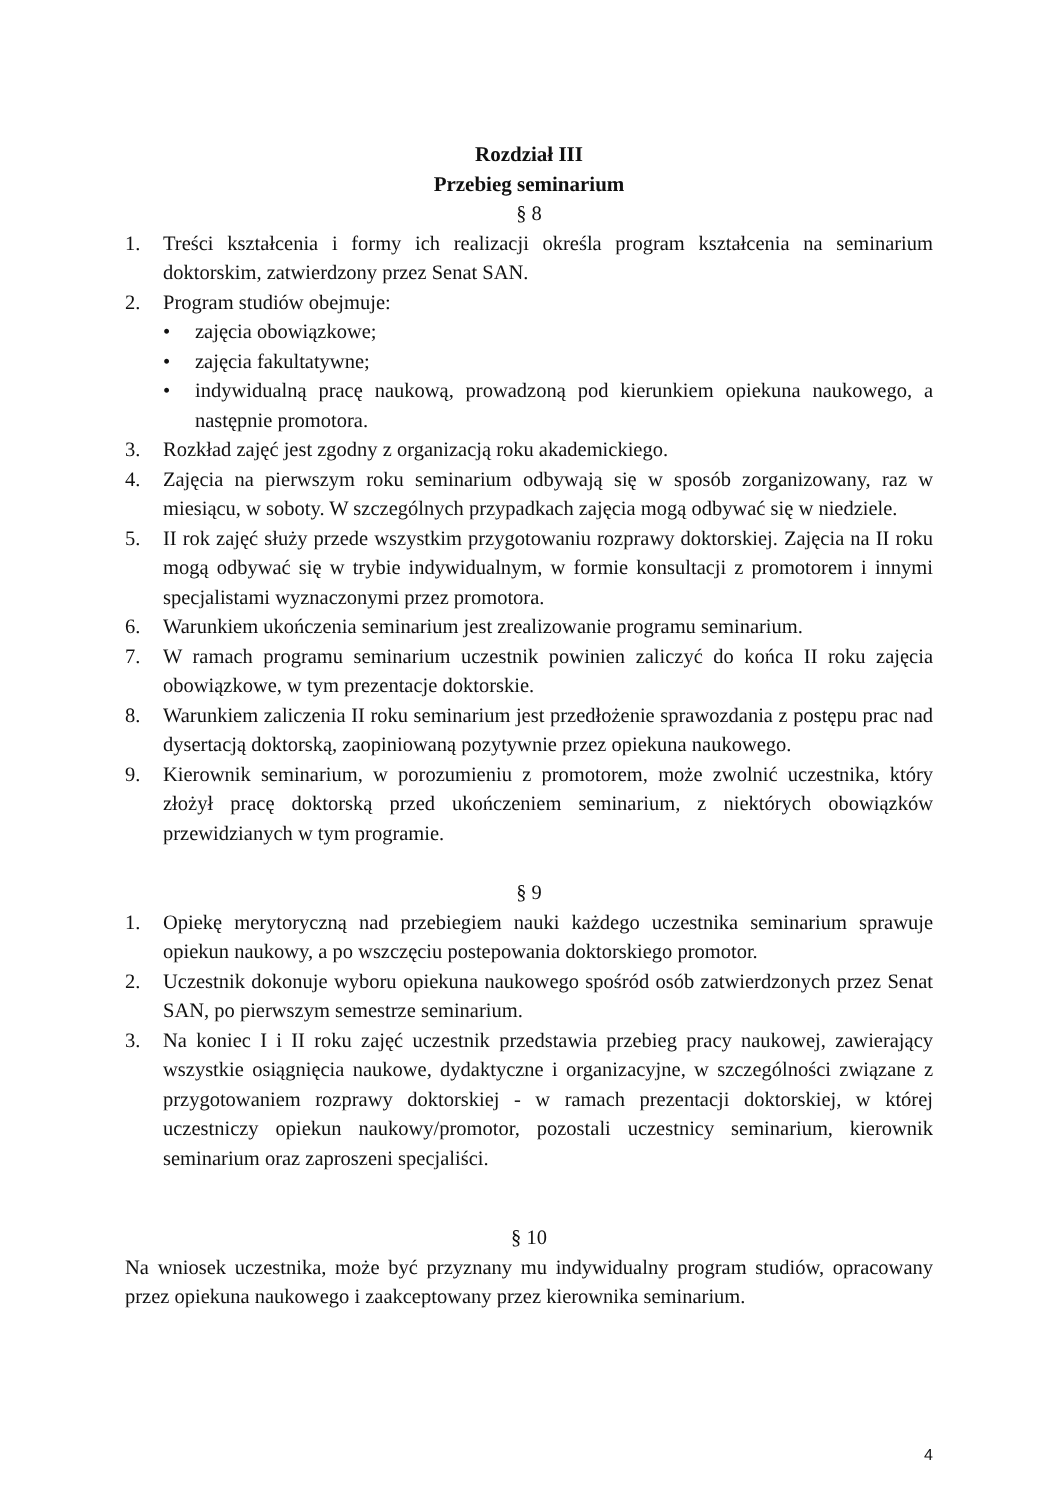Rozdział III
Przebieg seminarium
§ 8
1. Treści kształcenia i formy ich realizacji określa program kształcenia na seminarium doktorskim, zatwierdzony przez Senat SAN.
2. Program studiów obejmuje:
• zajęcia obowiązkowe;
• zajęcia fakultatywne;
• indywidualną pracę naukową, prowadzoną pod kierunkiem opiekuna naukowego, a następnie promotora.
3. Rozkład zajęć jest zgodny z organizacją roku akademickiego.
4. Zajęcia na pierwszym roku seminarium odbywają się w sposób zorganizowany, raz w miesiącu, w soboty. W szczególnych przypadkach zajęcia mogą odbywać się w niedziele.
5. II rok zajęć służy przede wszystkim przygotowaniu rozprawy doktorskiej. Zajęcia na II roku mogą odbywać się w trybie indywidualnym, w formie konsultacji z promotorem i innymi specjalistami wyznaczonymi przez promotora.
6. Warunkiem ukończenia seminarium jest zrealizowanie programu seminarium.
7. W ramach programu seminarium uczestnik powinien zaliczyć do końca II roku zajęcia obowiązkowe, w tym prezentacje doktorskie.
8. Warunkiem zaliczenia II roku seminarium jest przedłożenie sprawozdania z postępu prac nad dysertacją doktorską, zaopiniowaną pozytywnie przez opiekuna naukowego.
9. Kierownik seminarium, w porozumieniu z promotorem, może zwolnić uczestnika, który złożył pracę doktorską przed ukończeniem seminarium, z niektórych obowiązków przewidzianych w tym programie.
§ 9
1. Opiekę merytoryczną nad przebiegiem nauki każdego uczestnika seminarium sprawuje opiekun naukowy, a po wszczęciu postepowania doktorskiego promotor.
2. Uczestnik dokonuje wyboru opiekuna naukowego spośród osób zatwierdzonych przez Senat SAN, po pierwszym semestrze seminarium.
3. Na koniec I i II roku zajęć uczestnik przedstawia przebieg pracy naukowej, zawierający wszystkie osiągnięcia naukowe, dydaktyczne i organizacyjne, w szczególności związane z przygotowaniem rozprawy doktorskiej - w ramach prezentacji doktorskiej, w której uczestniczy opiekun naukowy/promotor, pozostali uczestnicy seminarium, kierownik seminarium oraz zaproszeni specjaliści.
§ 10
Na wniosek uczestnika, może być przyznany mu indywidualny program studiów, opracowany przez opiekuna naukowego i zaakceptowany przez kierownika seminarium.
4